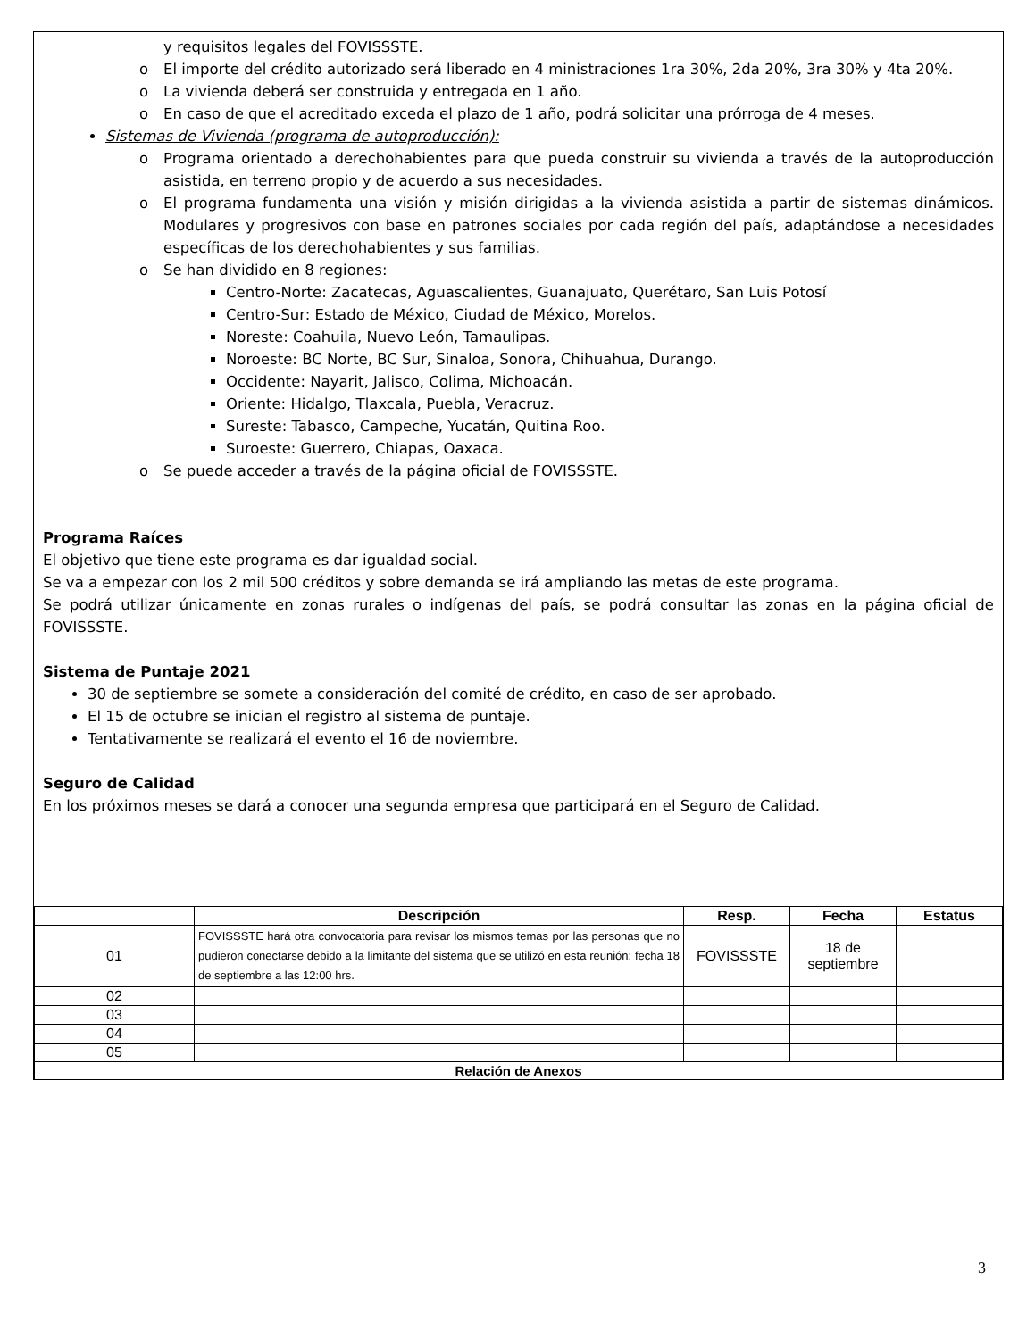y requisitos legales del FOVISSSTE.
o El importe del crédito autorizado será liberado en 4 ministraciones 1ra 30%, 2da 20%, 3ra 30% y 4ta 20%.
o La vivienda deberá ser construida y entregada en 1 año.
o En caso de que el acreditado exceda el plazo de 1 año, podrá solicitar una prórroga de 4 meses.
Sistemas de Vivienda (programa de autoproducción):
o Programa orientado a derechohabientes para que pueda construir su vivienda a través de la autoproducción asistida, en terreno propio y de acuerdo a sus necesidades.
o El programa fundamenta una visión y misión dirigidas a la vivienda asistida a partir de sistemas dinámicos. Modulares y progresivos con base en patrones sociales por cada región del país, adaptándose a necesidades específicas de los derechohabientes y sus familias.
o Se han dividido en 8 regiones:
Centro-Norte: Zacatecas, Aguascalientes, Guanajuato, Querétaro, San Luis Potosí
Centro-Sur: Estado de México, Ciudad de México, Morelos.
Noreste: Coahuila, Nuevo León, Tamaulipas.
Noroeste: BC Norte, BC Sur, Sinaloa, Sonora, Chihuahua, Durango.
Occidente: Nayarit, Jalisco, Colima, Michoacán.
Oriente: Hidalgo, Tlaxcala, Puebla, Veracruz.
Sureste: Tabasco, Campeche, Yucatán, Quitina Roo.
Suroeste: Guerrero, Chiapas, Oaxaca.
o Se puede acceder a través de la página oficial de FOVISSSTE.
Programa Raíces
El objetivo que tiene este programa es dar igualdad social.
Se va a empezar con los 2 mil 500 créditos y sobre demanda se irá ampliando las metas de este programa.
Se podrá utilizar únicamente en zonas rurales o indígenas del país, se podrá consultar las zonas en la página oficial de FOVISSSTE.
Sistema de Puntaje 2021
30 de septiembre se somete a consideración del comité de crédito, en caso de ser aprobado.
El 15 de octubre se inician el registro al sistema de puntaje.
Tentativamente se realizará el evento el 16 de noviembre.
Seguro de Calidad
En los próximos meses se dará a conocer una segunda empresa que participará en el Seguro de Calidad.
| | Descripción | Resp. | Fecha | Estatus |
| --- | --- | --- | --- | --- |
| 01 | FOVISSSTE hará otra convocatoria para revisar los mismos temas por las personas que no pudieron conectarse debido a la limitante del sistema que se utilizó en esta reunión: fecha 18 de septiembre a las 12:00 hrs. | FOVISSSTE | 18 de septiembre | |
| 02 | | | | |
| 03 | | | | |
| 04 | | | | |
| 05 | | | | |
| Relación de Anexos | | | | |
3